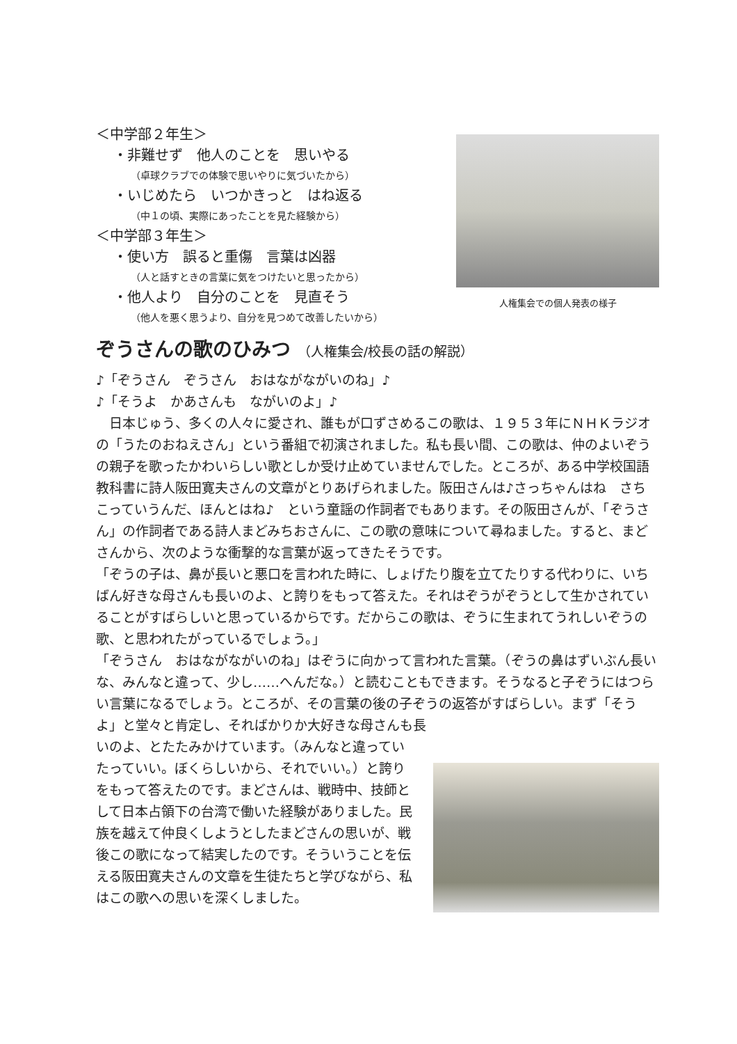＜中学部２年生＞
・非難せず　他人のことを　思いやる
（卓球クラブでの体験で思いやりに気づいたから）
・いじめたら　いつかきっと　はね返る
（中１の頃、実際にあったことを見た経験から）
＜中学部３年生＞
・使い方　誤ると重傷　言葉は凶器
（人と話すときの言葉に気をつけたいと思ったから）
・他人より　自分のことを　見直そう
（他人を悪く思うより、自分を見つめて改善したいから）
人権集会での個人発表の様子
ぞうさんの歌のひみつ （人権集会/校長の話の解説）
♪「ぞうさん　ぞうさん　おはながながいのね」♪
♪「そうよ　かあさんも　ながいのよ」♪
　日本じゅう、多くの人々に愛され、誰もが口ずさめるこの歌は、１９５３年にＮＨＫラジオの「うたのおねえさん」という番組で初演されました。私も長い間、この歌は、仲のよいぞうの親子を歌ったかわいらしい歌としか受け止めていませんでした。ところが、ある中学校国語教科書に詩人阪田寛夫さんの文章がとりあげられました。阪田さんは♪さっちゃんはね　さちこっていうんだ、ほんとはね♪　という童謡の作詞者でもあります。その阪田さんが、「ぞうさん」の作詞者である詩人まどみちおさんに、この歌の意味について尋ねました。すると、まどさんから、次のような衝撃的な言葉が返ってきたそうです。
「ぞうの子は、鼻が長いと悪口を言われた時に、しょげたり腹を立てたりする代わりに、いちばん好きな母さんも長いのよ、と誇りをもって答えた。それはぞうがぞうとして生かされていることがすばらしいと思っているからです。だからこの歌は、ぞうに生まれてうれしいぞうの歌、と思われたがっているでしょう。」
「ぞうさん　おはながながいのね」はぞうに向かって言われた言葉。（ぞうの鼻はずいぶん長いな、みんなと違って、少し……へんだな。）と読むこともできます。そうなると子ぞうにはつらい言葉になるでしょう。ところが、その言葉の後の子ぞうの返答がすばらしい。まず「そうよ」と堂々と肯定し、そればかりか大好きな母さんも長
いのよ、とたたみかけています。（みんなと違っていたっていい。ぼくらしいから、それでいい。）と誇りをもって答えたのです。まどさんは、戦時中、技師として日本占領下の台湾で働いた経験がありました。民族を越えて仲良くしようとしたまどさんの思いが、戦後この歌になって結実したのです。そういうことを伝える阪田寛夫さんの文章を生徒たちと学びながら、私はこの歌への思いを深くしました。